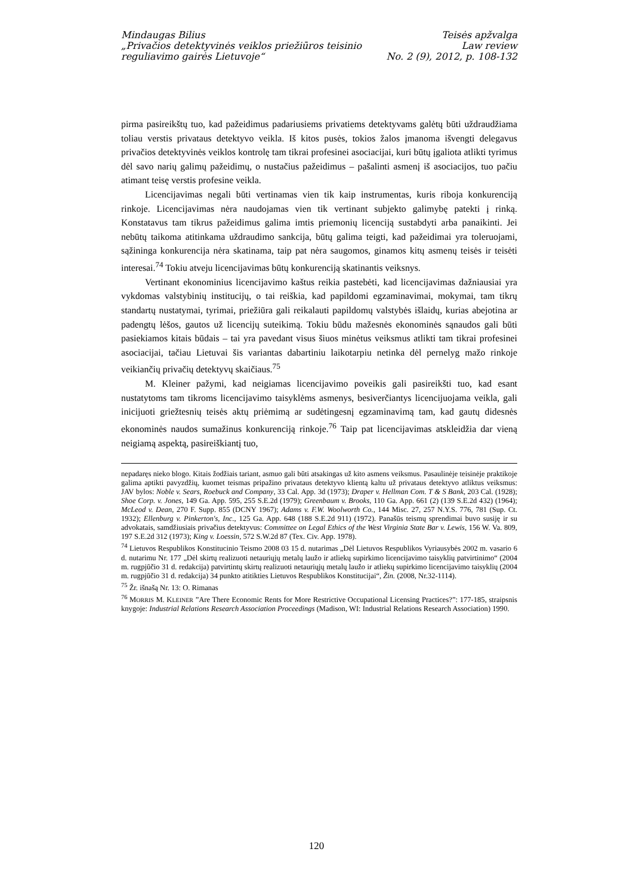Mindaugas Bilius
„Privačios detektyvinės veiklos priežiūros teisinio
reguliavimo gairės Lietuvoje“
Teisės apžvalga
Law review
No. 2 (9), 2012, p. 108-132
pirma pasireikštų tuo, kad pažeidimus padariusiems privatiems detektyvams galėtų būti uždraudžiama toliau verstis privataus detektyvo veikla. Iš kitos pusės, tokios žalos įmanoma išvengti delegavus privačios detektyvinės veiklos kontrolę tam tikrai profesinei asociacijai, kuri būtų įgaliota atlikti tyrimus dėl savo narių galimų pažeidimų, o nustačius pažeidimus – pašalinti asmenį iš asociacijos, tuo pačiu atimant teisę verstis profesine veikla.
Licencijavimas negali būti vertinamas vien tik kaip instrumentas, kuris riboja konkurenciją rinkoje. Licencijavimas nėra naudojamas vien tik vertinant subjekto galimybę patekti į rinką. Konstatavus tam tikrus pažeidimus galima imtis priemonių licenciją sustabdyti arba panaikinti. Jei nebūtų taikoma atitinkama uždraudimo sankcija, būtų galima teigti, kad pažeidimai yra toleruojami, sąžininga konkurencija nėra skatinama, taip pat nėra saugomos, ginamos kitų asmenų teisės ir teisėti interesai.<sup>74</sup> Tokiu atveju licencijavimas būtų konkurenciją skatinantis veiksnys.
Vertinant ekonominius licencijavimo kaštus reikia pastebėti, kad licencijavimas dažniausiai yra vykdomas valstybinių institucijų, o tai reiškia, kad papildomi egzaminavimai, mokymai, tam tikrų standartų nustatymai, tyrimai, priežiūra gali reikalauti papildomų valstybės išlaidų, kurias abejotina ar padengtų lėšos, gautos už licencijų suteikimą. Tokiu būdu mažesnės ekonominės sąnaudos gali būti pasiekiamos kitais būdais – tai yra pavedant visus šiuos minėtus veiksmus atlikti tam tikrai profesinei asociacijai, tačiau Lietuvai šis variantas dabartiniu laikotarpiu netinka dėl pernelyg mažo rinkoje veikiančių privačių detektyvų skaičiaus.<sup>75</sup>
M. Kleiner pažymi, kad neigiamas licencijavimo poveikis gali pasireikšti tuo, kad esant nustatytoms tam tikroms licencijavimo taisyklėms asmenys, besiverčiantys licencijuojama veikla, gali inicijuoti griežtesnių teisės aktų priėmimą ar sudėtingesnį egzaminavimą tam, kad gautų didesnės ekonominės naudos sumažinus konkurenciją rinkoje.<sup>76</sup> Taip pat licencijavimas atskleidžia dar vieną neigiamą aspektą, pasireiškiantį tuo,
nepadaręs nieko blogo. Kitais žodžiais tariant, asmuo gali būti atsakingas už kito asmens veiksmus. Pasaulinėje teisinėje praktikoje galima aptikti pavyzdžių, kuomet teismas pripažino privataus detektyvo klientą kaltu už privataus detektyvo atliktus veiksmus: JAV bylos: Noble v. Sears, Roebuck and Company, 33 Cal. App. 3d (1973); Draper v. Hellman Com. T & S Bank, 203 Cal. (1928); Shoe Corp. v. Jones, 149 Ga. App. 595, 255 S.E.2d (1979); Greenbaum v. Brooks, 110 Ga. App. 661 (2) (139 S.E.2d 432) (1964); McLeod v. Dean, 270 F. Supp. 855 (DCNY 1967); Adams v. F.W. Woolworth Co., 144 Misc. 27, 257 N.Y.S. 776, 781 (Sup. Ct. 1932); Ellenburg v. Pinkerton's, Inc., 125 Ga. App. 648 (188 S.E.2d 911) (1972). Panašūs teismų sprendimai buvo susiję ir su advokatais, samdžiusiais privačius detektyvus: Committee on Legal Ethics of the West Virginia State Bar v. Lewis, 156 W. Va. 809, 197 S.E.2d 312 (1973); King v. Loessin, 572 S.W.2d 87 (Tex. Civ. App. 1978).
<sup>74</sup> Lietuvos Respublikos Konstitucinio Teismo 2008 03 15 d. nutarimas „Dėl Lietuvos Respublikos Vyriausybės 2002 m. vasario 6 d. nutarimu Nr. 177 „Dėl skirtų realizuoti netauriųjų metalų laužo ir atliekų supirkimo licencijavimo taisyklių patvirtinimo“ (2004 m. rugpjūčio 31 d. redakcija) patvirtintų skirtų realizuoti netauriųjų metalų laužo ir atliekų supirkimo licencijavimo taisyklių (2004 m. rugpjūčio 31 d. redakcija) 34 punkto atitikties Lietuvos Respublikos Konstitucijai“, Žin. (2008, Nr.32-1114).
<sup>75</sup> Žr. išnašą Nr. 13: O. Rimanas
<sup>76</sup> MORRIS M. KLEINER ”Are There Economic Rents for More Restrictive Occupational Licensing Practices?”: 177-185, straipsnis knygoje: Industrial Relations Research Association Proceedings (Madison, WI: Industrial Relations Research Association) 1990.
120